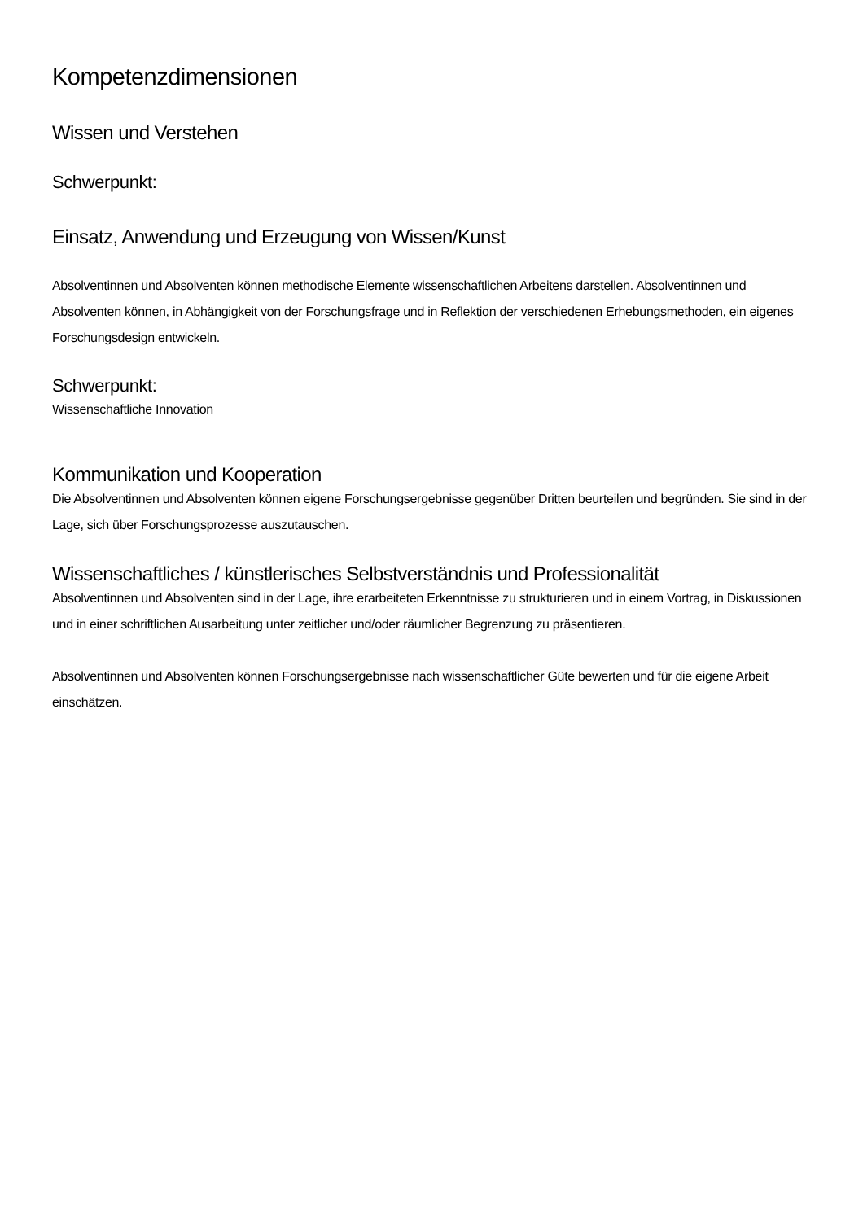Kompetenzdimensionen
Wissen und Verstehen
Schwerpunkt:
Einsatz, Anwendung und Erzeugung von Wissen/Kunst
Absolventinnen und Absolventen können methodische Elemente wissenschaftlichen Arbeitens darstellen. Absolventinnen und Absolventen können, in Abhängigkeit von der Forschungsfrage und in Reflektion der verschiedenen Erhebungsmethoden, ein eigenes Forschungsdesign entwickeln.
Schwerpunkt:
Wissenschaftliche Innovation
Kommunikation und Kooperation
Die Absolventinnen und Absolventen können eigene Forschungsergebnisse gegenüber Dritten beurteilen und begründen. Sie sind in der Lage, sich über Forschungsprozesse auszutauschen.
Wissenschaftliches / künstlerisches Selbstverständnis und Professionalität
Absolventinnen und Absolventen sind in der Lage, ihre erarbeiteten Erkenntnisse zu strukturieren und in einem Vortrag, in Diskussionen und in einer schriftlichen Ausarbeitung unter zeitlicher und/oder räumlicher Begrenzung zu präsentieren.
Absolventinnen und Absolventen können Forschungsergebnisse nach wissenschaftlicher Güte bewerten und für die eigene Arbeit einschätzen.